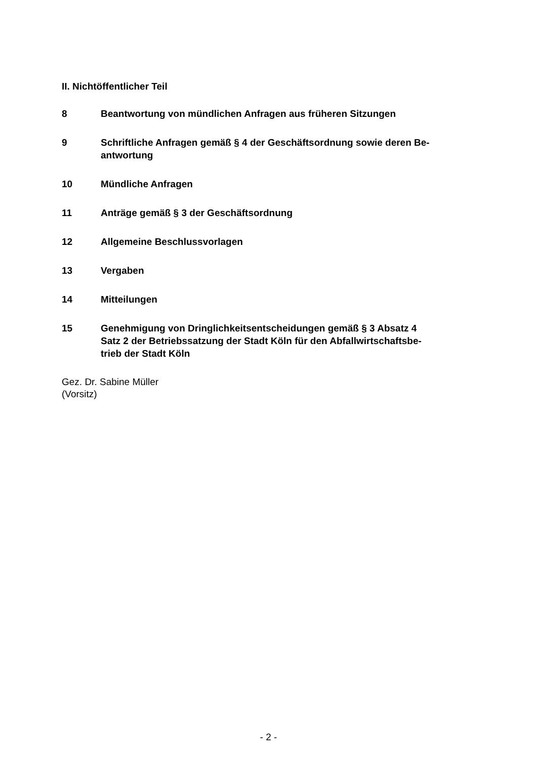II. Nichtöffentlicher Teil
8 Beantwortung von mündlichen Anfragen aus früheren Sitzungen
9 Schriftliche Anfragen gemäß § 4 der Geschäftsordnung sowie deren Be-
antwortung
10 Mündliche Anfragen
11 Anträge gemäß § 3 der Geschäftsordnung
12 Allgemeine Beschlussvorlagen
13 Vergaben
14 Mitteilungen
15 Genehmigung von Dringlichkeitsentscheidungen gemäß § 3 Absatz 4
Satz 2 der Betriebssatzung der Stadt Köln für den Abfallwirtschaftsbe-
trieb der Stadt Köln
Gez. Dr. Sabine Müller
(Vorsitz)
- 2 -